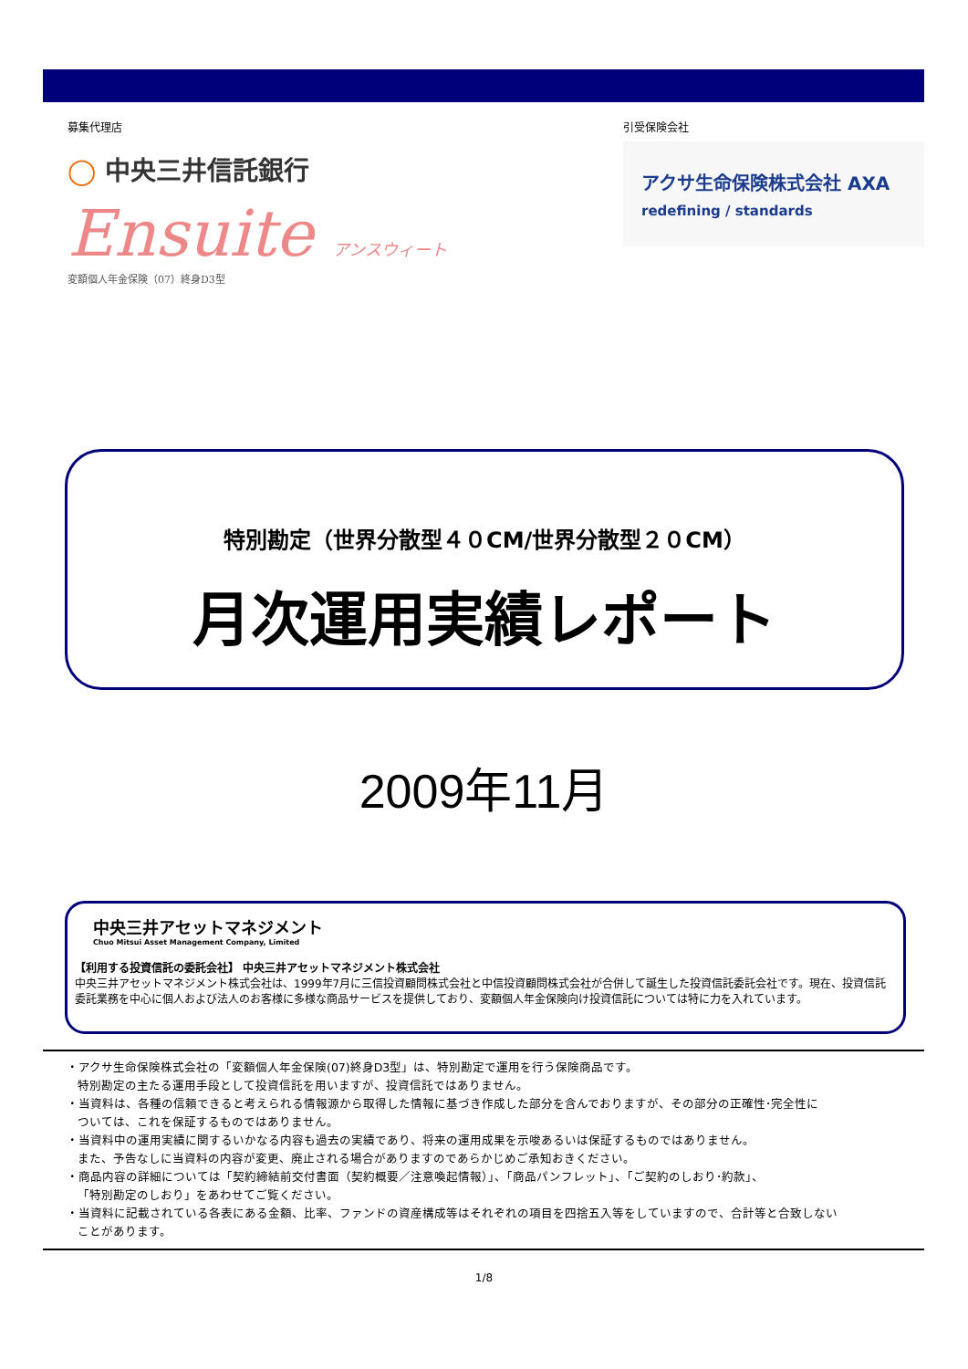募集代理店
◯ 中央三井信託銀行
Ensuite アンスウィート
変額個人年金保険（07）終身D3型
引受保険会社
アクサ生命保険株式会社 AXA
redefining / standards
特別勘定（世界分散型４０CM/世界分散型２０CM）
月次運用実績レポート
2009年11月
中央三井アセットマネジメント
Chuo Mitsui Asset Management Company, Limited
【利用する投資信託の委託会社】 中央三井アセットマネジメント株式会社
中央三井アセットマネジメント株式会社は、1999年7月に三信投資顧問株式会社と中信投資顧問株式会社が合併して誕生した投資信託委託会社です。現在、投資信託委託業務を中心に個人および法人のお客様に多様な商品サービスを提供しており、変額個人年金保険向け投資信託については特に力を入れています。
・アクサ生命保険株式会社の「変額個人年金保険(07)終身D3型」は、特別勘定で運用を行う保険商品です。
特別勘定の主たる運用手段として投資信託を用いますが、投資信託ではありません。
・当資料は、各種の信頼できると考えられる情報源から取得した情報に基づき作成した部分を含んでおりますが、その部分の正確性･完全性に
ついては、これを保証するものではありません。
・当資料中の運用実績に関するいかなる内容も過去の実績であり、将来の運用成果を示唆あるいは保証するものではありません。
また、予告なしに当資料の内容が変更、廃止される場合がありますのであらかじめご承知おきください。
・商品内容の詳細については「契約締結前交付書面（契約概要／注意喚起情報）」、「商品パンフレット」、「ご契約のしおり･約款」、
「特別勘定のしおり」をあわせてご覧ください。
・当資料に記載されている各表にある金額、比率、ファンドの資産構成等はそれぞれの項目を四捨五入等をしていますので、合計等と合致しない
ことがあります。
1/8